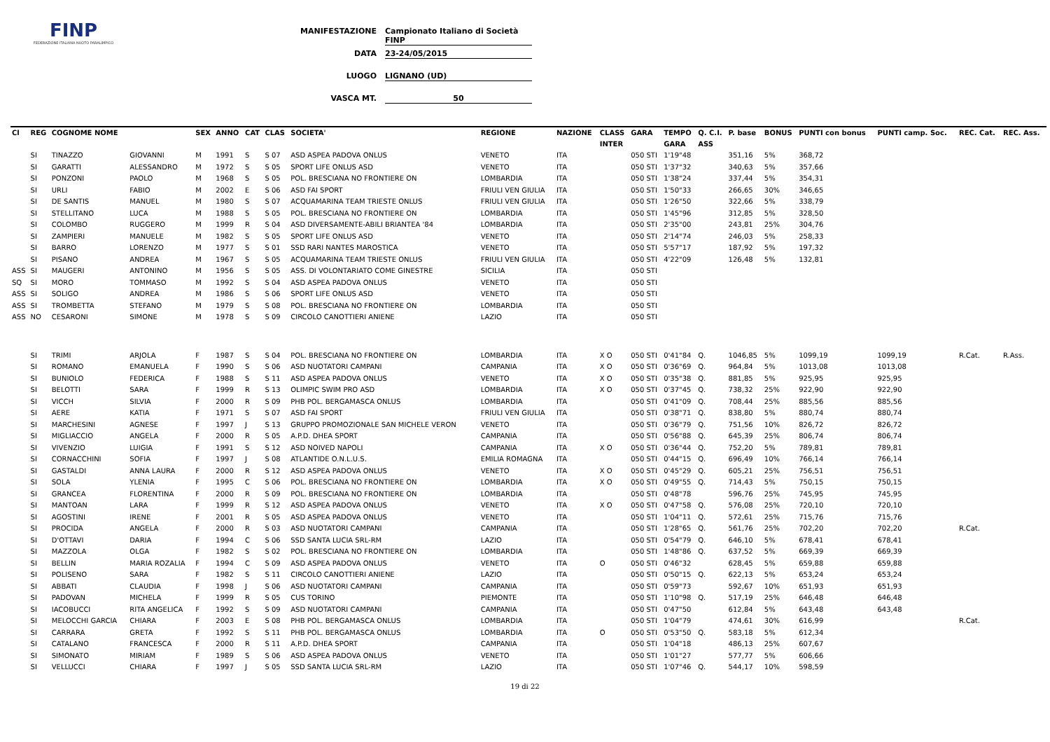FINP
FEDERAZIONE ITALIANA NUOTO PARALIMPICO
MANIFESTAZIONE Campionato Italiano di Società FINP
DATA 23-24/05/2015
LUOGO LIGNANO (UD)
VASCA MT. 50
| Cl | REG | COGNOME NOME | | SEX | ANNO | CAT | CLAS | SOCIETA' | REGIONE | NAZIONE | CLASS | GARA | TEMPO | Q. C.I. | P. base | BONUS | PUNTI con bonus | PUNTI camp. Soc. | REC. Cat. | REC. Ass. |
| --- | --- | --- | --- | --- | --- | --- | --- | --- | --- | --- | --- | --- | --- | --- | --- | --- | --- | --- | --- | --- |
| | | | | | | | | | | | INTER | | GARA | ASS | | | | | | |
| | SI | TINAZZO | GIOVANNI | M | 1991 | S | S 07 | ASD ASPEA PADOVA ONLUS | VENETO | ITA | | 050 STI | 1'19"48 | | 351,16 | 5% | 368,72 | | | |
| | SI | GARATTI | ALESSANDRO | M | 1972 | S | S 05 | SPORT LIFE ONLUS ASD | VENETO | ITA | | 050 STI | 1'37"32 | | 340,63 | 5% | 357,66 | | | |
| | SI | PONZONI | PAOLO | M | 1968 | S | S 05 | POL. BRESCIANA NO FRONTIERE ON | LOMBARDIA | ITA | | 050 STI | 1'38"24 | | 337,44 | 5% | 354,31 | | | |
| | SI | URLI | FABIO | M | 2002 | E | S 06 | ASD FAI SPORT | FRIULI VEN GIULIA | ITA | | 050 STI | 1'50"33 | | 266,65 | 30% | 346,65 | | | |
| | SI | DE SANTIS | MANUEL | M | 1980 | S | S 07 | ACQUAMARINA TEAM TRIESTE ONLUS | FRIULI VEN GIULIA | ITA | | 050 STI | 1'26"50 | | 322,66 | 5% | 338,79 | | | |
| | SI | STELLITANO | LUCA | M | 1988 | S | S 05 | POL. BRESCIANA NO FRONTIERE ON | LOMBARDIA | ITA | | 050 STI | 1'45"96 | | 312,85 | 5% | 328,50 | | | |
| | SI | COLOMBO | RUGGERO | M | 1999 | R | S 04 | ASD DIVERSAMENTE-ABILI BRIANTEA '84 | LOMBARDIA | ITA | | 050 STI | 2'35"00 | | 243,81 | 25% | 304,76 | | | |
| | SI | ZAMPIERI | MANUELE | M | 1982 | S | S 05 | SPORT LIFE ONLUS ASD | VENETO | ITA | | 050 STI | 2'14"74 | | 246,03 | 5% | 258,33 | | | |
| | SI | BARRO | LORENZO | M | 1977 | S | S 01 | SSD RARI NANTES MAROSTICA | VENETO | ITA | | 050 STI | 5'57"17 | | 187,92 | 5% | 197,32 | | | |
| | SI | PISANO | ANDREA | M | 1967 | S | S 05 | ACQUAMARINA TEAM TRIESTE ONLUS | FRIULI VEN GIULIA | ITA | | 050 STI | 4'22"09 | | 126,48 | 5% | 132,81 | | | |
| ASS | SI | MAUGERI | ANTONINO | M | 1956 | S | S 05 | ASS. DI VOLONTARIATO COME GINESTRE | SICILIA | ITA | | 050 STI | | | | | | | | |
| SQ | SI | MORO | TOMMASO | M | 1992 | S | S 04 | ASD ASPEA PADOVA ONLUS | VENETO | ITA | | 050 STI | | | | | | | | |
| ASS | SI | SOLIGO | ANDREA | M | 1986 | S | S 06 | SPORT LIFE ONLUS ASD | VENETO | ITA | | 050 STI | | | | | | | | |
| ASS | SI | TROMBETTA | STEFANO | M | 1979 | S | S 08 | POL. BRESCIANA NO FRONTIERE ON | LOMBARDIA | ITA | | 050 STI | | | | | | | | |
| ASS | NO | CESARONI | SIMONE | M | 1978 | S | S 09 | CIRCOLO CANOTTIERI ANIENE | LAZIO | ITA | | 050 STI | | | | | | | | |
| | SI | TRIMI | ARJOLA | F | 1987 | S | S 04 | POL. BRESCIANA NO FRONTIERE ON | LOMBARDIA | ITA | X O | 050 STI | 0'41"84 | Q. | 1046,85 | 5% | 1099,19 | 1099,19 | R.Cat. | R.Ass. |
| | SI | ROMANO | EMANUELA | F | 1990 | S | S 06 | ASD NUOTATORI CAMPANI | CAMPANIA | ITA | X O | 050 STI | 0'36"69 | Q. | 964,84 | 5% | 1013,08 | 1013,08 | | |
| | SI | BUNIOLO | FEDERICA | F | 1988 | S | S 11 | ASD ASPEA PADOVA ONLUS | VENETO | ITA | X O | 050 STI | 0'35"38 | Q. | 881,85 | 5% | 925,95 | 925,95 | | |
| | SI | BELOTTI | SARA | F | 1999 | R | S 13 | OLIMPIC SWIM PRO ASD | LOMBARDIA | ITA | X O | 050 STI | 0'37"45 | Q. | 738,32 | 25% | 922,90 | 922,90 | | |
| | SI | VICCH | SILVIA | F | 2000 | R | S 09 | PHB POL. BERGAMASCA ONLUS | LOMBARDIA | ITA | | 050 STI | 0'41"09 | Q. | 708,44 | 25% | 885,56 | 885,56 | | |
| | SI | AERE | KATIA | F | 1971 | S | S 07 | ASD FAI SPORT | FRIULI VEN GIULIA | ITA | | 050 STI | 0'38"71 | Q. | 838,80 | 5% | 880,74 | 880,74 | | |
| | SI | MARCHESINI | AGNESE | F | 1997 | J | S 13 | GRUPPO PROMOZIONALE SAN MICHELE VERON | VENETO | ITA | | 050 STI | 0'36"79 | Q. | 751,56 | 10% | 826,72 | 826,72 | | |
| | SI | MIGLIACCIO | ANGELA | F | 2000 | R | S 05 | A.P.D. DHEA SPORT | CAMPANIA | ITA | | 050 STI | 0'56"88 | Q. | 645,39 | 25% | 806,74 | 806,74 | | |
| | SI | VIVENZIO | LUIGIA | F | 1991 | S | S 12 | ASD NOIVED NAPOLI | CAMPANIA | ITA | X O | 050 STI | 0'36"44 | Q. | 752,20 | 5% | 789,81 | 789,81 | | |
| | SI | CORNACCHINI | SOFIA | F | 1997 | J | S 08 | ATLANTIDE O.N.L.U.S. | EMILIA ROMAGNA | ITA | | 050 STI | 0'44"15 | Q. | 696,49 | 10% | 766,14 | 766,14 | | |
| | SI | GASTALDI | ANNA LAURA | F | 2000 | R | S 12 | ASD ASPEA PADOVA ONLUS | VENETO | ITA | X O | 050 STI | 0'45"29 | Q. | 605,21 | 25% | 756,51 | 756,51 | | |
| | SI | SOLA | YLENIA | F | 1995 | C | S 06 | POL. BRESCIANA NO FRONTIERE ON | LOMBARDIA | ITA | X O | 050 STI | 0'49"55 | Q. | 714,43 | 5% | 750,15 | 750,15 | | |
| | SI | GRANCEA | FLORENTINA | F | 2000 | R | S 09 | POL. BRESCIANA NO FRONTIERE ON | LOMBARDIA | ITA | | 050 STI | 0'48"78 | | 596,76 | 25% | 745,95 | 745,95 | | |
| | SI | MANTOAN | LARA | F | 1999 | R | S 12 | ASD ASPEA PADOVA ONLUS | VENETO | ITA | X O | 050 STI | 0'47"58 | Q. | 576,08 | 25% | 720,10 | 720,10 | | |
| | SI | AGOSTINI | IRENE | F | 2001 | R | S 05 | ASD ASPEA PADOVA ONLUS | VENETO | ITA | | 050 STI | 1'04"11 | Q. | 572,61 | 25% | 715,76 | 715,76 | | |
| | SI | PROCIDA | ANGELA | F | 2000 | R | S 03 | ASD NUOTATORI CAMPANI | CAMPANIA | ITA | | 050 STI | 1'28"65 | Q. | 561,76 | 25% | 702,20 | 702,20 | R.Cat. | |
| | SI | D'OTTAVI | DARIA | F | 1994 | C | S 06 | SSD SANTA LUCIA SRL-RM | LAZIO | ITA | | 050 STI | 0'54"79 | Q. | 646,10 | 5% | 678,41 | 678,41 | | |
| | SI | MAZZOLA | OLGA | F | 1982 | S | S 02 | POL. BRESCIANA NO FRONTIERE ON | LOMBARDIA | ITA | | 050 STI | 1'48"86 | Q. | 637,52 | 5% | 669,39 | 669,39 | | |
| | SI | BELLIN | MARIA ROZALIA | F | 1994 | C | S 09 | ASD ASPEA PADOVA ONLUS | VENETO | ITA | O | 050 STI | 0'46"32 | | 628,45 | 5% | 659,88 | 659,88 | | |
| | SI | POLISENO | SARA | F | 1982 | S | S 11 | CIRCOLO CANOTTIERI ANIENE | LAZIO | ITA | | 050 STI | 0'50"15 | Q. | 622,13 | 5% | 653,24 | 653,24 | | |
| | SI | ABBATI | CLAUDIA | F | 1998 | J | S 06 | ASD NUOTATORI CAMPANI | CAMPANIA | ITA | | 050 STI | 0'59"73 | | 592,67 | 10% | 651,93 | 651,93 | | |
| | SI | PADOVAN | MICHELA | F | 1999 | R | S 05 | CUS TORINO | PIEMONTE | ITA | | 050 STI | 1'10"98 | Q. | 517,19 | 25% | 646,48 | 646,48 | | |
| | SI | IACOBUCCI | RITA ANGELICA | F | 1992 | S | S 09 | ASD NUOTATORI CAMPANI | CAMPANIA | ITA | | 050 STI | 0'47"50 | | 612,84 | 5% | 643,48 | 643,48 | | |
| | SI | MELOCCHI GARCIA | CHIARA | F | 2003 | E | S 08 | PHB POL. BERGAMASCA ONLUS | LOMBARDIA | ITA | | 050 STI | 1'04"79 | | 474,61 | 30% | 616,99 | | R.Cat. | |
| | SI | CARRARA | GRETA | F | 1992 | S | S 11 | PHB POL. BERGAMASCA ONLUS | LOMBARDIA | ITA | O | 050 STI | 0'53"50 | Q. | 583,18 | 5% | 612,34 | | | |
| | SI | CATALANO | FRANCESCA | F | 2000 | R | S 11 | A.P.D. DHEA SPORT | CAMPANIA | ITA | | 050 STI | 1'04"18 | | 486,13 | 25% | 607,67 | | | |
| | SI | SIMONATO | MIRIAM | F | 1989 | S | S 06 | ASD ASPEA PADOVA ONLUS | VENETO | ITA | | 050 STI | 1'01"27 | | 577,77 | 5% | 606,66 | | | |
| | SI | VELLUCCI | CHIARA | F | 1997 | J | S 05 | SSD SANTA LUCIA SRL-RM | LAZIO | ITA | | 050 STI | 1'07"46 | Q. | 544,17 | 10% | 598,59 | | | |
19 di 22